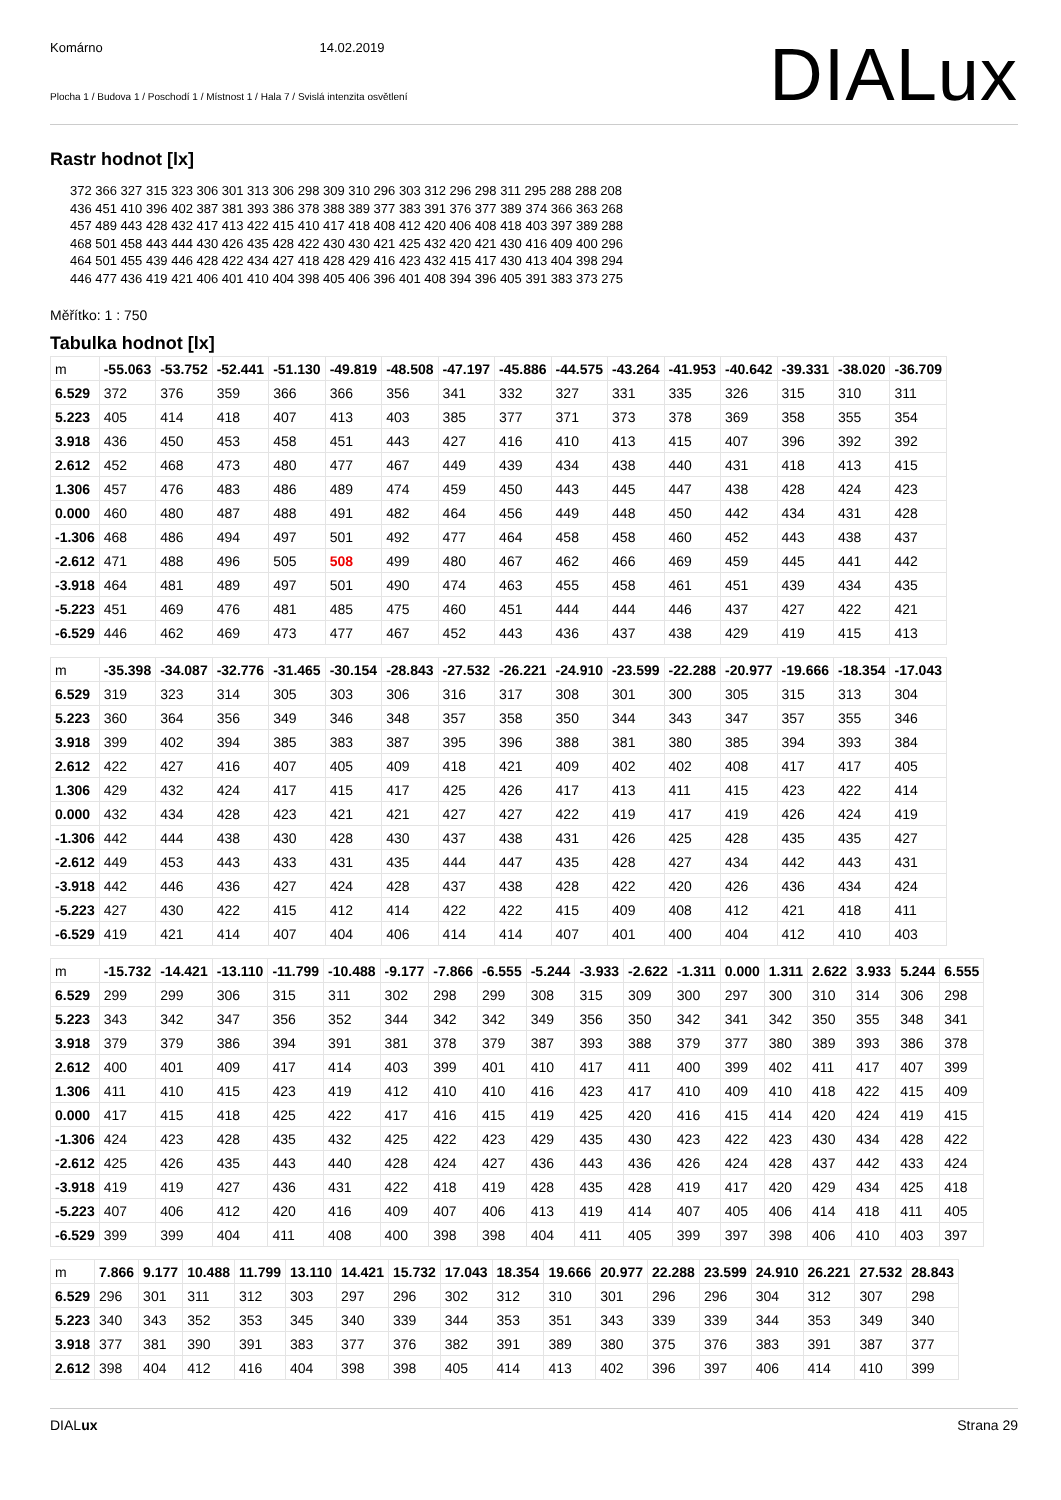Komárno 14.02.2019
Plocha 1 / Budova 1 / Poschodí 1 / Místnost 1 / Hala 7 / Svislá intenzita osvětlení
DIALux
Rastr hodnot [lx]
372 366 327 315 323 306 301 313 306 298 309 310 296 303 312 296 298 311 295 288 288 208 436 451 410 396 402 387 381 393 386 378 388 389 377 383 391 376 377 389 374 366 363 268 457 489 443 428 432 417 413 422 415 410 417 418 408 412 420 406 408 418 403 397 389 288 468 501 458 443 444 430 426 435 428 422 430 430 421 425 432 420 421 430 416 409 400 296 464 501 455 439 446 428 422 434 427 418 428 429 416 423 432 415 417 430 413 404 398 294 446 477 436 419 421 406 401 410 404 398 405 406 396 401 408 394 396 405 391 383 373 275
Měřítko: 1 : 750
Tabulka hodnot [lx]
| m | -55.063 | -53.752 | -52.441 | -51.130 | -49.819 | -48.508 | -47.197 | -45.886 | -44.575 | -43.264 | -41.953 | -40.642 | -39.331 | -38.020 | -36.709 |
| --- | --- | --- | --- | --- | --- | --- | --- | --- | --- | --- | --- | --- | --- | --- | --- |
| 6.529 | 372 | 376 | 359 | 366 | 366 | 356 | 341 | 332 | 327 | 331 | 335 | 326 | 315 | 310 | 311 |
| 5.223 | 405 | 414 | 418 | 407 | 413 | 403 | 385 | 377 | 371 | 373 | 378 | 369 | 358 | 355 | 354 |
| 3.918 | 436 | 450 | 453 | 458 | 451 | 443 | 427 | 416 | 410 | 413 | 415 | 407 | 396 | 392 | 392 |
| 2.612 | 452 | 468 | 473 | 480 | 477 | 467 | 449 | 439 | 434 | 438 | 440 | 431 | 418 | 413 | 415 |
| 1.306 | 457 | 476 | 483 | 486 | 489 | 474 | 459 | 450 | 443 | 445 | 447 | 438 | 428 | 424 | 423 |
| 0.000 | 460 | 480 | 487 | 488 | 491 | 482 | 464 | 456 | 449 | 448 | 450 | 442 | 434 | 431 | 428 |
| -1.306 | 468 | 486 | 494 | 497 | 501 | 492 | 477 | 464 | 458 | 458 | 460 | 452 | 443 | 438 | 437 |
| -2.612 | 471 | 488 | 496 | 505 | 508 | 499 | 480 | 467 | 462 | 466 | 469 | 459 | 445 | 441 | 442 |
| -3.918 | 464 | 481 | 489 | 497 | 501 | 490 | 474 | 463 | 455 | 458 | 461 | 451 | 439 | 434 | 435 |
| -5.223 | 451 | 469 | 476 | 481 | 485 | 475 | 460 | 451 | 444 | 444 | 446 | 437 | 427 | 422 | 421 |
| -6.529 | 446 | 462 | 469 | 473 | 477 | 467 | 452 | 443 | 436 | 437 | 438 | 429 | 419 | 415 | 413 |
| m | -35.398 | -34.087 | -32.776 | -31.465 | -30.154 | -28.843 | -27.532 | -26.221 | -24.910 | -23.599 | -22.288 | -20.977 | -19.666 | -18.354 | -17.043 |
| --- | --- | --- | --- | --- | --- | --- | --- | --- | --- | --- | --- | --- | --- | --- | --- |
| 6.529 | 319 | 323 | 314 | 305 | 303 | 306 | 316 | 317 | 308 | 301 | 300 | 305 | 315 | 313 | 304 |
| 5.223 | 360 | 364 | 356 | 349 | 346 | 348 | 357 | 358 | 350 | 344 | 343 | 347 | 357 | 355 | 346 |
| 3.918 | 399 | 402 | 394 | 385 | 383 | 387 | 395 | 396 | 388 | 381 | 380 | 385 | 394 | 393 | 384 |
| 2.612 | 422 | 427 | 416 | 407 | 405 | 409 | 418 | 421 | 409 | 402 | 402 | 408 | 417 | 417 | 405 |
| 1.306 | 429 | 432 | 424 | 417 | 415 | 417 | 425 | 426 | 417 | 413 | 411 | 415 | 423 | 422 | 414 |
| 0.000 | 432 | 434 | 428 | 423 | 421 | 421 | 427 | 427 | 422 | 419 | 417 | 419 | 426 | 424 | 419 |
| -1.306 | 442 | 444 | 438 | 430 | 428 | 430 | 437 | 438 | 431 | 426 | 425 | 428 | 435 | 435 | 427 |
| -2.612 | 449 | 453 | 443 | 433 | 431 | 435 | 444 | 447 | 435 | 428 | 427 | 434 | 442 | 443 | 431 |
| -3.918 | 442 | 446 | 436 | 427 | 424 | 428 | 437 | 438 | 428 | 422 | 420 | 426 | 436 | 434 | 424 |
| -5.223 | 427 | 430 | 422 | 415 | 412 | 414 | 422 | 422 | 415 | 409 | 408 | 412 | 421 | 418 | 411 |
| -6.529 | 419 | 421 | 414 | 407 | 404 | 406 | 414 | 414 | 407 | 401 | 400 | 404 | 412 | 410 | 403 |
| m | -15.732 | -14.421 | -13.110 | -11.799 | -10.488 | -9.177 | -7.866 | -6.555 | -5.244 | -3.933 | -2.622 | -1.311 | 0.000 | 1.311 | 2.622 | 3.933 | 5.244 | 6.555 |
| --- | --- | --- | --- | --- | --- | --- | --- | --- | --- | --- | --- | --- | --- | --- | --- | --- | --- | --- |
| 6.529 | 299 | 299 | 306 | 315 | 311 | 302 | 298 | 299 | 308 | 315 | 309 | 300 | 297 | 300 | 310 | 314 | 306 | 298 |
| 5.223 | 343 | 342 | 347 | 356 | 352 | 344 | 342 | 342 | 349 | 356 | 350 | 342 | 341 | 342 | 350 | 355 | 348 | 341 |
| 3.918 | 379 | 379 | 386 | 394 | 391 | 381 | 378 | 379 | 387 | 393 | 388 | 379 | 377 | 380 | 389 | 393 | 386 | 378 |
| 2.612 | 400 | 401 | 409 | 417 | 414 | 403 | 399 | 401 | 410 | 417 | 411 | 400 | 399 | 402 | 411 | 417 | 407 | 399 |
| 1.306 | 411 | 410 | 415 | 423 | 419 | 412 | 410 | 410 | 416 | 423 | 417 | 410 | 409 | 410 | 418 | 422 | 415 | 409 |
| 0.000 | 417 | 415 | 418 | 425 | 422 | 417 | 416 | 415 | 419 | 425 | 420 | 416 | 415 | 414 | 420 | 424 | 419 | 415 |
| -1.306 | 424 | 423 | 428 | 435 | 432 | 425 | 422 | 423 | 429 | 435 | 430 | 423 | 422 | 423 | 430 | 434 | 428 | 422 |
| -2.612 | 425 | 426 | 435 | 443 | 440 | 428 | 424 | 427 | 436 | 443 | 436 | 426 | 424 | 428 | 437 | 442 | 433 | 424 |
| -3.918 | 419 | 419 | 427 | 436 | 431 | 422 | 418 | 419 | 428 | 435 | 428 | 419 | 417 | 420 | 429 | 434 | 425 | 418 |
| -5.223 | 407 | 406 | 412 | 420 | 416 | 409 | 407 | 406 | 413 | 419 | 414 | 407 | 405 | 406 | 414 | 418 | 411 | 405 |
| -6.529 | 399 | 399 | 404 | 411 | 408 | 400 | 398 | 398 | 404 | 411 | 405 | 399 | 397 | 398 | 406 | 410 | 403 | 397 |
| m | 7.866 | 9.177 | 10.488 | 11.799 | 13.110 | 14.421 | 15.732 | 17.043 | 18.354 | 19.666 | 20.977 | 22.288 | 23.599 | 24.910 | 26.221 | 27.532 | 28.843 |
| --- | --- | --- | --- | --- | --- | --- | --- | --- | --- | --- | --- | --- | --- | --- | --- | --- | --- |
| 6.529 | 296 | 301 | 311 | 312 | 303 | 297 | 296 | 302 | 312 | 310 | 301 | 296 | 296 | 304 | 312 | 307 | 298 |
| 5.223 | 340 | 343 | 352 | 353 | 345 | 340 | 339 | 344 | 353 | 351 | 343 | 339 | 339 | 344 | 353 | 349 | 340 |
| 3.918 | 377 | 381 | 390 | 391 | 383 | 377 | 376 | 382 | 391 | 389 | 380 | 375 | 376 | 383 | 391 | 387 | 377 |
| 2.612 | 398 | 404 | 412 | 416 | 404 | 398 | 398 | 405 | 414 | 413 | 402 | 396 | 397 | 406 | 414 | 410 | 399 |
DIALux Strana 29